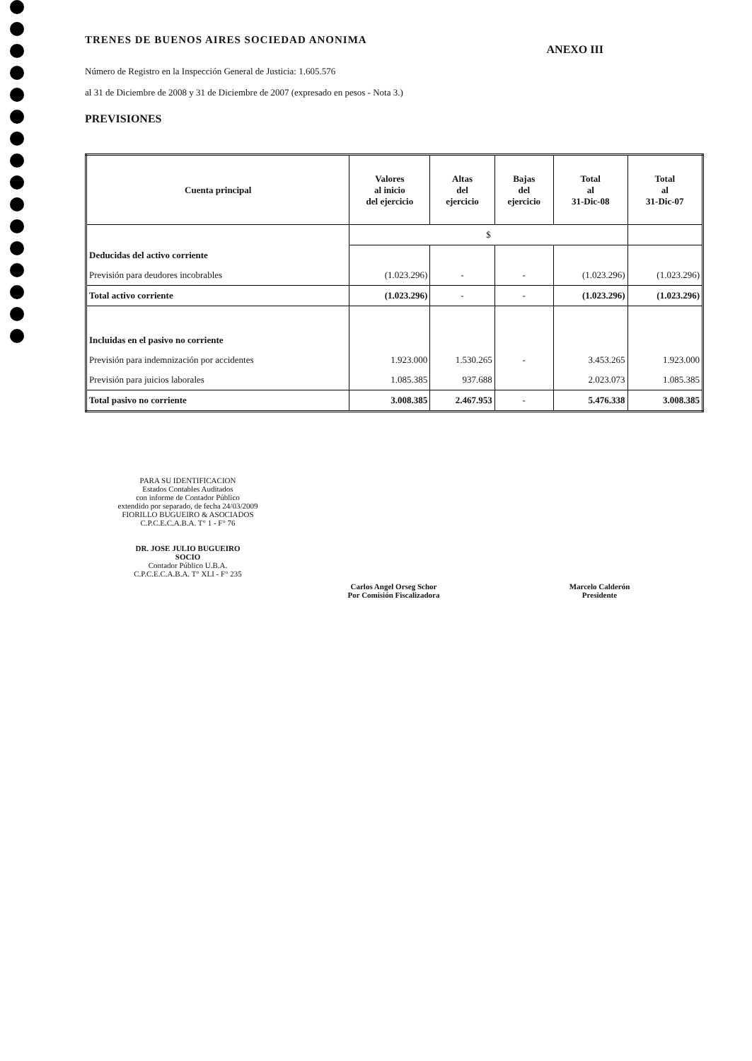TRENES DE BUENOS AIRES SOCIEDAD ANONIMA
ANEXO III
Número de Registro en la Inspección General de Justicia: 1.605.576
al 31 de Diciembre de 2008 y 31 de Diciembre de 2007 (expresado en pesos - Nota 3.)
PREVISIONES
| Cuenta principal | Valores al inicio del ejercicio | Altas del ejercicio | Bajas del ejercicio | Total al 31-Dic-08 | Total al 31-Dic-07 |
| --- | --- | --- | --- | --- | --- |
| | $ | | | | |
| Deducidas del activo corriente | | | | | |
| Previsión para deudores incobrables | (1.023.296) | - | - | (1.023.296) | (1.023.296) |
| Total activo corriente | (1.023.296) | - | - | (1.023.296) | (1.023.296) |
| Incluidas en el pasivo no corriente | | | | | |
| Previsión para indemnización por accidentes | 1.923.000 | 1.530.265 | - | 3.453.265 | 1.923.000 |
| Previsión para juicios laborales | 1.085.385 | 937.688 | | 2.023.073 | 1.085.385 |
| Total pasivo no corriente | 3.008.385 | 2.467.953 | - | 5.476.338 | 3.008.385 |
PARA SU IDENTIFICACION
Estados Contables Auditados
con informe de Contador Público
extendido por separado, de fecha 24/03/2009
FIORILLO BUGUEIRO & ASOCIADOS
C.P.C.E.C.A.B.A. T° 1 - F° 76
DR. JOSE JULIO BUGUEIRO
SOCIO
Contador Público U.B.A.
C.P.C.E.C.A.B.A. T° XLI - F° 235
Carlos Angel Orseg Schor
Por Comisión Fiscalizadora
Marcelo Calderón
Presidente